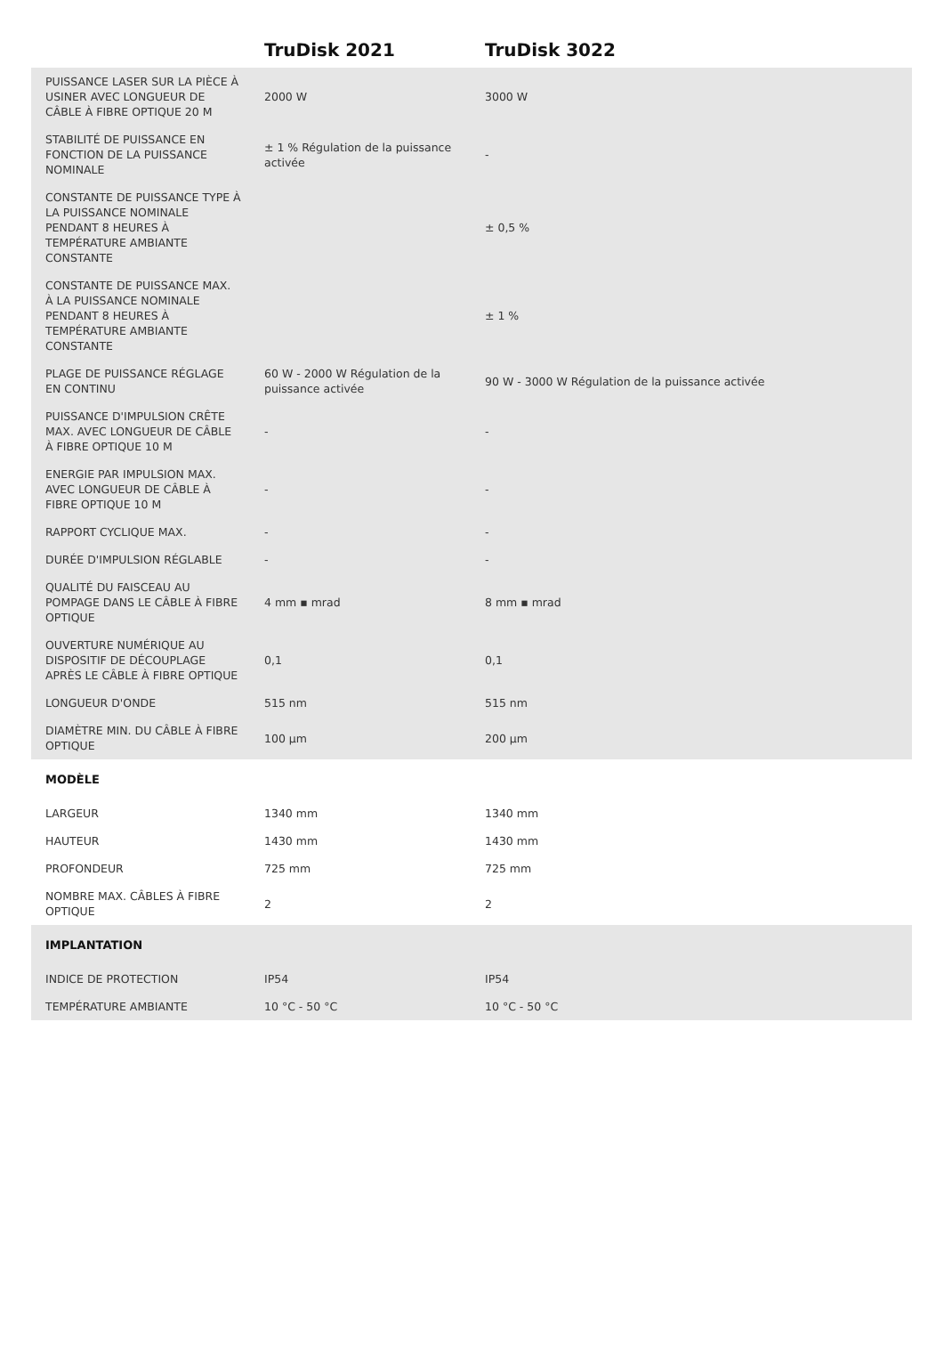| | TruDisk 2021 | TruDisk 3022 | |
| --- | --- | --- | --- |
| PUISSANCE LASER SUR LA PIÈCE À USINER AVEC LONGUEUR DE CÂBLE À FIBRE OPTIQUE 20 M | 2000 W | 3000 W | |
| STABILITÉ DE PUISSANCE EN FONCTION DE LA PUISSANCE NOMINALE | ± 1 % Régulation de la puissance activée | - | |
| CONSTANTE DE PUISSANCE TYPE À LA PUISSANCE NOMINALE PENDANT 8 HEURES À TEMPÉRATURE AMBIANTE CONSTANTE | | ± 0,5 % | |
| CONSTANTE DE PUISSANCE MAX. À LA PUISSANCE NOMINALE PENDANT 8 HEURES À TEMPÉRATURE AMBIANTE CONSTANTE | | ± 1 % | |
| PLAGE DE PUISSANCE RÉGLAGE EN CONTINU | 60 W - 2000 W Régulation de la puissance activée | 90 W - 3000 W Régulation de la puissance activée | |
| PUISSANCE D'IMPULSION CRÊTE MAX. AVEC LONGUEUR DE CÂBLE À FIBRE OPTIQUE 10 M | - | - | |
| ENERGIE PAR IMPULSION MAX. AVEC LONGUEUR DE CÂBLE À FIBRE OPTIQUE 10 M | - | - | |
| RAPPORT CYCLIQUE MAX. | - | - | |
| DURÉE D'IMPULSION RÉGLABLE | - | - | |
| QUALITÉ DU FAISCEAU AU POMPAGE DANS LE CÂBLE À FIBRE OPTIQUE | 4 mm ▪ mrad | 8 mm ▪ mrad | |
| OUVERTURE NUMÉRIQUE AU DISPOSITIF DE DÉCOUPLAGE APRÈS LE CÂBLE À FIBRE OPTIQUE | 0,1 | 0,1 | |
| LONGUEUR D'ONDE | 515 nm | 515 nm | |
| DIAMÈTRE MIN. DU CÂBLE À FIBRE OPTIQUE | 100 µm | 200 µm | |
| MODÈLE | | | |
| LARGEUR | 1340 mm | 1340 mm | |
| HAUTEUR | 1430 mm | 1430 mm | |
| PROFONDEUR | 725 mm | 725 mm | |
| NOMBRE MAX. CÂBLES À FIBRE OPTIQUE | 2 | 2 | |
| IMPLANTATION | | | |
| INDICE DE PROTECTION | IP54 | IP54 | |
| TEMPÉRATURE AMBIANTE | 10 °C - 50 °C | 10 °C - 50 °C | |